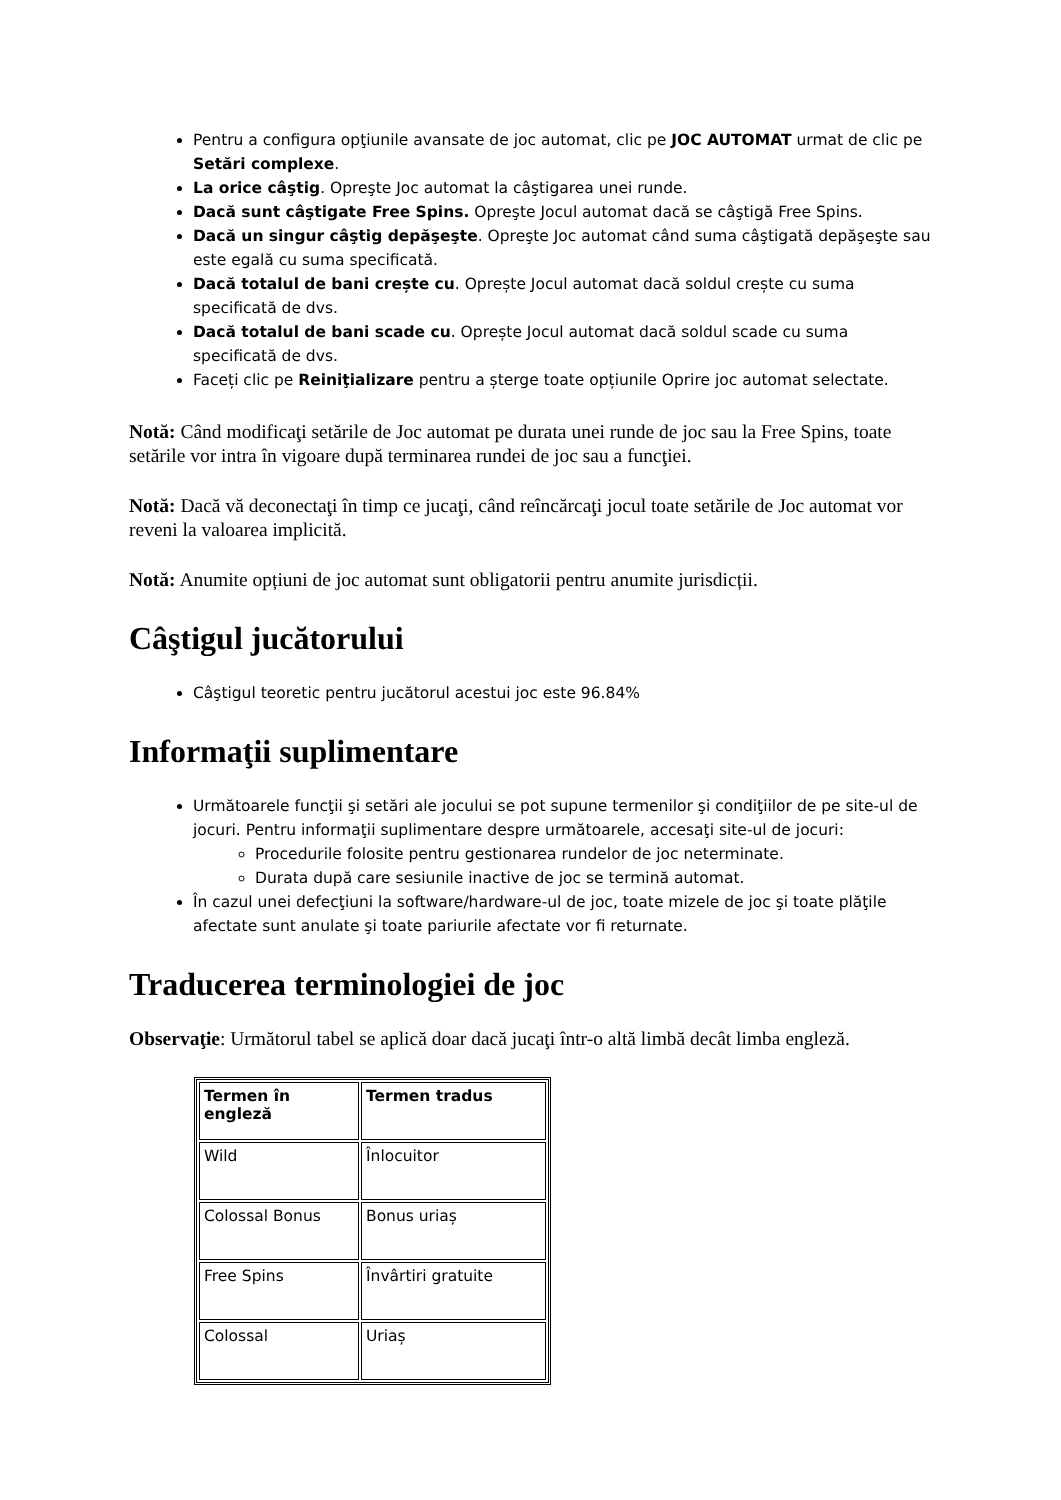Pentru a configura opţiunile avansate de joc automat, clic pe JOC AUTOMAT urmat de clic pe Setări complexe.
La orice câştig. Opreşte Joc automat la câştigarea unei runde.
Dacă sunt câştigate Free Spins. Opreşte Jocul automat dacă se câştigă Free Spins.
Dacă un singur câştig depăşeşte. Opreşte Joc automat când suma câştigată depăşeşte sau este egală cu suma specificată.
Dacă totalul de bani crește cu. Oprește Jocul automat dacă soldul crește cu suma specificată de dvs.
Dacă totalul de bani scade cu. Oprește Jocul automat dacă soldul scade cu suma specificată de dvs.
Faceți clic pe Reiniţializare pentru a șterge toate opțiunile Oprire joc automat selectate.
Notă: Când modificaţi setările de Joc automat pe durata unei runde de joc sau la Free Spins, toate setările vor intra în vigoare după terminarea rundei de joc sau a funcţiei.
Notă: Dacă vă deconectaţi în timp ce jucaţi, când reîncărcaţi jocul toate setările de Joc automat vor reveni la valoarea implicită.
Notă: Anumite opțiuni de joc automat sunt obligatorii pentru anumite jurisdicții.
Câştigul jucătorului
Câştigul teoretic pentru jucătorul acestui joc este 96.84%
Informaţii suplimentare
Următoarele funcţii şi setări ale jocului se pot supune termenilor şi condiţiilor de pe site-ul de jocuri. Pentru informaţii suplimentare despre următoarele, accesaţi site-ul de jocuri:
Procedurile folosite pentru gestionarea rundelor de joc neterminate.
Durata după care sesiunile inactive de joc se termină automat.
În cazul unei defecţiuni la software/hardware-ul de joc, toate mizele de joc şi toate plăţile afectate sunt anulate şi toate pariurile afectate vor fi returnate.
Traducerea terminologiei de joc
Observaţie: Următorul tabel se aplică doar dacă jucaţi într-o altă limbă decât limba engleză.
| Termen în engleză | Termen tradus |
| --- | --- |
| Wild | Înlocuitor |
| Colossal Bonus | Bonus uriaș |
| Free Spins | Învârtiri gratuite |
| Colossal | Uriaș |